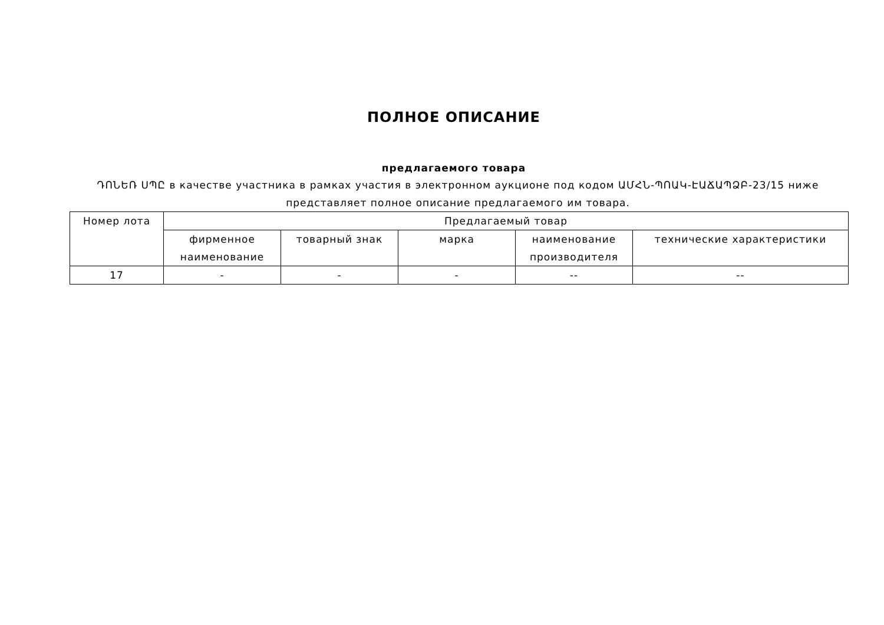ПОЛНОЕ ОПИСАНИЕ
предлагаемого товара
ԴՈՆԵՌ ՍՊԸ в качестве участника в рамках участия в электронном аукционе под кодом ԱՄՀՆ-ՊՈԱԿ-ԷԱՃԱՊՁԲ-23/15 ниже представляет полное описание предлагаемого им товара.
| Номер лота | Предлагаемый товар | | | | |
| --- | --- | --- | --- | --- | --- |
| | фирменное наименование | товарный знак | марка | наименование производителя | технические характеристики |
| 17 | - | - | - | -- | -- |